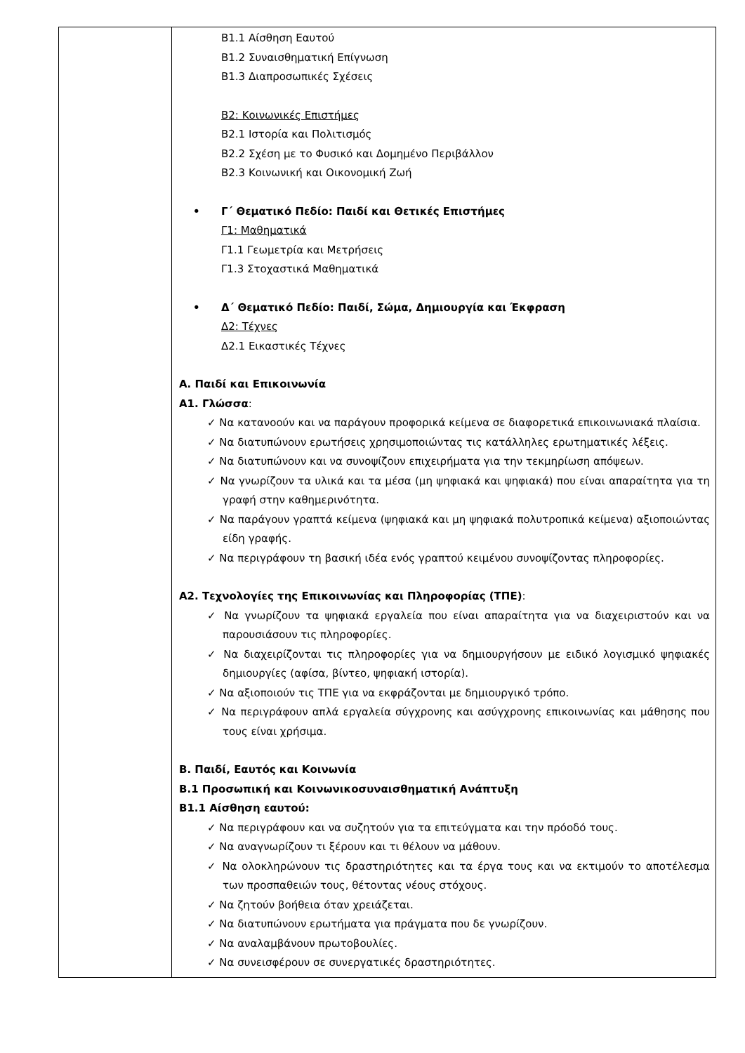| | Β1.1 Αίσθηση Εαυτού Β1.2 Συναισθηματική Επίγνωση Β1.3 Διαπροσωπικές Σχέσεις Β2: Κοινωνικές Επιστήμες Β2.1 Ιστορία και Πολιτισμός Β2.2 Σχέση με το Φυσικό και Δομημένο Περιβάλλον Β2.3 Κοινωνική και Οικονομική Ζωή • Γ΄ Θεματικό Πεδίο: Παιδί και Θετικές Επιστήμες Γ1: Μαθηματικά Γ1.1 Γεωμετρία και Μετρήσεις Γ1.3 Στοχαστικά Μαθηματικά • Δ΄ Θεματικό Πεδίο: Παιδί, Σώμα, Δημιουργία και Έκφραση Δ2: Τέχνες Δ2.1 Εικαστικές Τέχνες Α. Παιδί και Επικοινωνία Α1. Γλώσσα : ✓ Να κατανοούν και να παράγουν προφορικά κείμενα σε διαφορετικά επικοινωνιακά πλαίσια. ✓ Να διατυπώνουν ερωτήσεις χρησιμοποιώντας τις κατάλληλες ερωτηματικές λέξεις. ✓ Να διατυπώνουν και να συνοψίζουν επιχειρήματα για την τεκμηρίωση απόψεων. ✓ Να γνωρίζουν τα υλικά και τα μέσα (μη ψηφιακά και ψηφιακά) που είναι απαραίτητα για τη γραφή στην καθημερινότητα. ✓ Να παράγουν γραπτά κείμενα (ψηφιακά και μη ψηφιακά πολυτροπικά κείμενα) αξιοποιώντας είδη γραφής. ✓ Να περιγράφουν τη βασική ιδέα ενός γραπτού κειμένου συνοψίζοντας πληροφορίες. Α2. Τεχνολογίες της Επικοινωνίας και Πληροφορίας (ΤΠΕ) : ✓ Να γνωρίζουν τα ψηφιακά εργαλεία που είναι απαραίτητα για να διαχειριστούν και να παρουσιάσουν τις πληροφορίες. ✓ Να διαχειρίζονται τις πληροφορίες για να δημιουργήσουν με ειδικό λογισμικό ψηφιακές δημιουργίες (αφίσα, βίντεο, ψηφιακή ιστορία). ✓ Να αξιοποιούν τις ΤΠΕ για να εκφράζονται με δημιουργικό τρόπο. ✓ Να περιγράφουν απλά εργαλεία σύγχρονης και ασύγχρονης επικοινωνίας και μάθησης που τους είναι χρήσιμα. Β. Παιδί, Εαυτός και Κοινωνία Β.1 Προσωπική και Κοινωνικοσυναισθηματική Ανάπτυξη Β1.1 Αίσθηση εαυτού: ✓ Να περιγράφουν και να συζητούν για τα επιτεύγματα και την πρόοδό τους. ✓ Να αναγνωρίζουν τι ξέρουν και τι θέλουν να μάθουν. ✓ Να ολοκληρώνουν τις δραστηριότητες και τα έργα τους και να εκτιμούν το αποτέλεσμα των προσπαθειών τους, θέτοντας νέους στόχους. ✓ Να ζητούν βοήθεια όταν χρειάζεται. ✓ Να διατυπώνουν ερωτήματα για πράγματα που δε γνωρίζουν. ✓ Να αναλαμβάνουν πρωτοβουλίες. ✓ Να συνεισφέρουν σε συνεργατικές δραστηριότητες. |